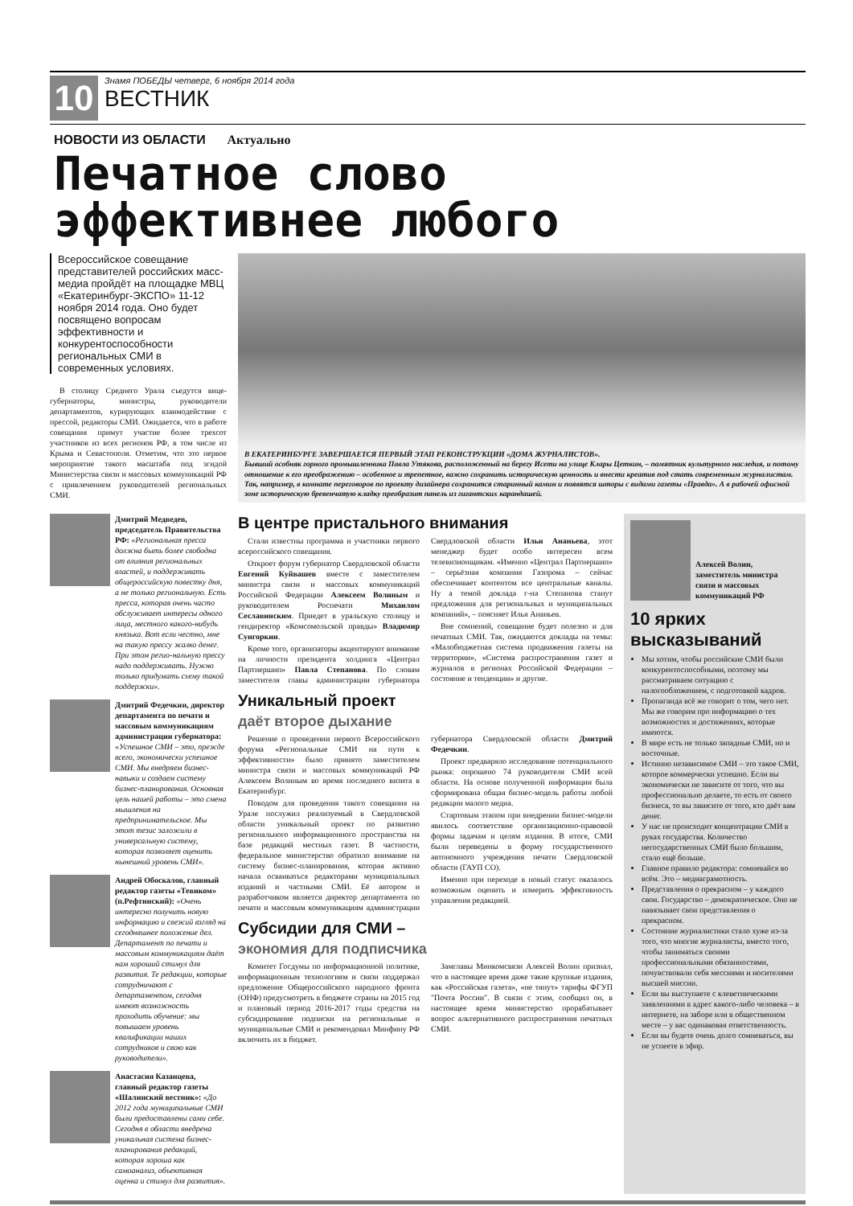10
Знамя ПОБЕДЫ четверг, 6 ноября 2014 года
ВЕСТНИК
НОВОСТИ ИЗ ОБЛАСТИ Актуально
Печатное слово
эффективнее любого
Всероссийское совещание представителей российских масс-медиа пройдёт на площадке МВЦ «Екатеринбург-ЭКСПО» 11-12 ноября 2014 года. Оно будет посвящено вопросам эффективности и конкурентоспособности региональных СМИ в современных условиях.
В столицу Среднего Урала съедутся вице-губернаторы, министры, руководители департаментов, курирующих взаимодействие с прессой, редакторы СМИ. Ожидается, что в работе совещания примут участие более трехсот участников из всех регионов РФ, в том числе из Крыма и Севастополя. Отметим, что это первое мероприятие такого масштаба под эгидой Министерства связи и массовых коммуникаций РФ с привлечением руководителей региональных СМИ.
В ЕКАТЕРИНБУРГЕ ЗАВЕРШАЕТСЯ ПЕРВЫЙ ЭТАП РЕКОНСТРУКЦИИ «ДОМА ЖУРНАЛИСТОВ».
Бывший особняк горного промышленника Павла Утякова, расположенный на берегу Исети на улице Клары Цеткин, – памятник культурного наследия, и потому отношение к его преображению – особенное и трепетное, важно сохранить историческую ценность и внести креатив под стать современным журналистам. Так, например, в комнате переговоров по проекту дизайнера сохранится старинный камин и появятся шторы с видами газеты «Правда». А в рабочей офисной зоне историческую бревенчатую кладку преобразит панель из гигантских карандашей.
Дмитрий Медведев, председатель Правительства РФ: «Региональная пресса должна быть более свободна от влияния региональных властей, и поддерживать общероссийскую повестку дня, а не только региональную. Есть пресса, которая очень часто обслуживает интересы одного лица, местного какого-нибудь князька. Вот если честно, мне на такую прессу жалко денег. При этом регио-нальную прессу надо поддерживать. Нужно только придумать схему такой поддержки».
Дмитрий Федечкин, директор департамента по печати и массовым коммуникациям администрации губернатора: «Успешное СМИ – это, прежде всего, экономически успешное СМИ. Мы внедряем бизнес-навыки и создаем систему бизнес-планирования. Основная цель нашей работы – это смена мышления на предпринимательское. Мы этот тезис заложили в универсальную систему, которая позволяет оценить нынешний уровень СМИ».
Андрей Обоскалов, главный редактор газеты «Тевиком» (п.Рефтинский): «Очень интересно получить новую информацию и свежий взгляд на сегодняшнее положение дел. Департамент по печати и массовым коммуникациям даёт нам хороший стимул для развития. Те редакции, которые сотрудничают с департаментом, сегодня имеют возможность проходить обучение: мы повышаем уровень квалификации наших сотрудников и свою как руководители».
Анастасия Казанцева, главный редактор газеты «Шалинский вестник»: «До 2012 года муниципальные СМИ были предоставлены сами себе. Сегодня в области внедрена уникальная система бизнес-планирования редакций, которая хороша как самоанализ, объективная оценка и стимул для развития».
В центре пристального внимания
Стали известны программа и участники первого всероссийского совещания.
Откроет форум губернатор Свердловской области Евгений Куйвашев вместе с заместителем министра связи и массовых коммуникаций Российской Федерации Алексеем Волиным и руководителем Роспечати Михаилом Сеславинским. Приедет в уральскую столицу и гендиректор «Комсомольской правды» Владимир Сунгоркин.
Кроме того, организаторы акцентируют внимание на личности президента холдинга «Централ Партнершип» Павла Степанова. По словам заместителя главы администрации губернатора Свердловской области Ильи Ананьева, этот менеджер будет особо интересен всем телевизионщикам. «Именно «Централ Партнершип» – серьёзная компания Газпрома – сейчас обеспечивает контентом все центральные каналы. Ну а темой доклада г-на Степанова станут предложения для региональных и муниципальных компаний», – поясняет Илья Ананьев.
Вне сомнений, совещание будет полезно и для печатных СМИ. Так, ожидаются доклады на темы: «Малобюджетная система продвижения газеты на территории», «Система распространения газет и журналов в регионах Российской Федерации – состояние и тенденции» и другие.
Уникальный проект
даёт второе дыхание
Решение о проведении первого Всероссийского форума «Региональные СМИ на пути к эффективности» было принято заместителем министра связи и массовых коммуникаций РФ Алексеем Волиным во время последнего визита в Екатеринбург.
Поводом для проведения такого совещания на Урале послужил реализуемый в Свердловской области уникальный проект по развитию регионального информационного пространства на базе редакций местных газет. В частности, федеральное министерство обратило внимание на систему бизнес-планирования, которая активно начала осваиваться редакторами муниципальных изданий и частными СМИ. Её автором и разработчиком является директор департамента по печати и массовым коммуникациям администрации губернатора Свердловской области Дмитрий Федечкин.
Проект предваряло исследование потенциального рынка: опрошено 74 руководителя СМИ всей области. На основе полученной информации была сформирована общая бизнес-модель работы любой редакции малого медиа.
Стартовым этапом при внедрении бизнес-модели явилось соответствие организационно-правовой формы задачам и целям издания. В итоге, СМИ были переведены в форму государственного автономного учреждения печати Свердловской области (ГАУП СО).
Именно при переходе в новый статус оказалось возможным оценить и измерить эффективность управления редакцией.
Субсидии для СМИ –
экономия для подписчика
Комитет Госдумы по информационной политике, информационным технологиям и связи поддержал предложение Общероссийского народного фронта (ОНФ) предусмотреть в бюджете страны на 2015 год и плановый период 2016-2017 годы средства на субсидирование подписки на региональные и муниципальные СМИ и рекомендовал Минфину РФ включить их в бюджет.
Замглавы Минкомсвязи Алексей Волин признал, что в настоящее время даже такие крупные издания, как «Российская газета», «не тянут» тарифы ФГУП "Почта России". В связи с этим, сообщил он, в настоящее время министерство прорабатывает вопрос альтернативного распространения печатных СМИ.
Алексей Волин, заместитель министра связи и массовых коммуникаций РФ
10 ярких высказываний
Мы хотим, чтобы российские СМИ были конкурентоспособными, поэтому мы рассматриваем ситуацию с налогообложением, с подготовкой кадров.
Пропаганда всё же говорит о том, чего нет. Мы же говорим про информацию о тех возможностях и достижениях, которые имеются.
В мире есть не только западные СМИ, но и восточные.
Истинно независимое СМИ – это такое СМИ, которое коммерчески успешно. Если вы экономически не зависите от того, что вы профессионально делаете, то есть от своего бизнеса, то вы зависите от того, кто даёт вам денег.
У нас не происходит концентрации СМИ в руках государства. Количество негосударственных СМИ было большим, стало ещё больше.
Главное правило редактора: сомневайся во всём. Это – медиаграмотность.
Представления о прекрасном – у каждого свои. Государство – демократическое. Оно не навязывает свои представления о прекрасном.
Состояние журналистики стало хуже из-за того, что многие журналисты, вместо того, чтобы заниматься своими профессиональными обязанностями, почувствовали себя мессиями и носителями высшей миссии.
Если вы выступаете с клеветническими заявлениями в адрес какого-либо человека – в интернете, на заборе или в общественном месте – у вас одинаковая ответственность.
Если вы будете очень долго сомневаться, вы не успеете в эфир.